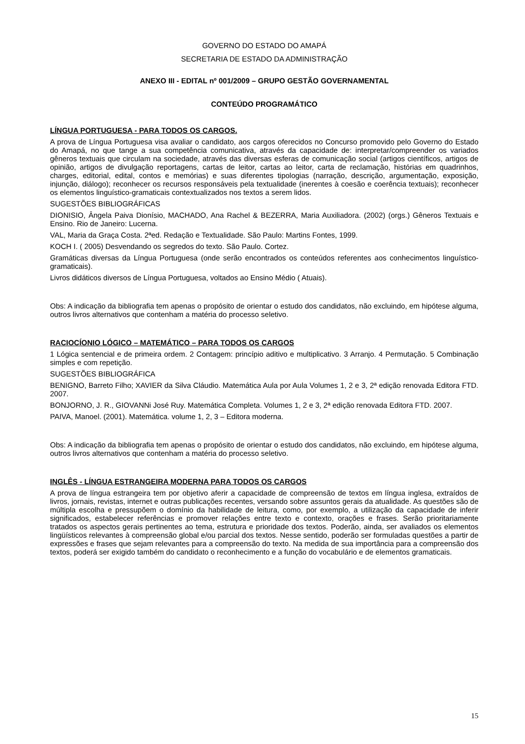GOVERNO DO ESTADO DO AMAPÁ
SECRETARIA DE ESTADO DA ADMINISTRAÇÃO
ANEXO III - EDITAL nº 001/2009 – GRUPO GESTÃO GOVERNAMENTAL
CONTEÚDO PROGRAMÁTICO
LÍNGUA PORTUGUESA - PARA TODOS OS CARGOS.
A prova de Língua Portuguesa visa avaliar o candidato, aos cargos oferecidos no Concurso promovido pelo Governo do Estado do Amapá, no que tange a sua competência comunicativa, através da capacidade de: interpretar/compreender os variados gêneros textuais que circulam na sociedade, através das diversas esferas de comunicação social (artigos científicos, artigos de opinião, artigos de divulgação reportagens, cartas de leitor, cartas ao leitor, carta de reclamação, histórias em quadrinhos, charges, editorial, edital, contos e memórias) e suas diferentes tipologias (narração, descrição, argumentação, exposição, injunção, diálogo); reconhecer os recursos responsáveis pela textualidade (inerentes à coesão e coerência textuais); reconhecer os elementos linguístico-gramaticais contextualizados nos textos a serem lidos.
SUGESTÕES BIBLIOGRÁFICAS
DIONISIO, Ângela Paiva Dionísio, MACHADO, Ana Rachel & BEZERRA, Maria Auxiliadora. (2002) (orgs.) Gêneros Textuais e Ensino. Rio de Janeiro: Lucerna.
VAL, Maria da Graça Costa. 2ªed. Redação e Textualidade. São Paulo: Martins Fontes, 1999.
KOCH I. ( 2005) Desvendando os segredos do texto. São Paulo. Cortez.
Gramáticas diversas da Língua Portuguesa (onde serão encontrados os conteúdos referentes aos conhecimentos linguístico-gramaticais).
Livros didáticos diversos de Língua Portuguesa, voltados ao Ensino Médio ( Atuais).
Obs: A indicação da bibliografia tem apenas o propósito de orientar o estudo dos candidatos, não excluindo, em hipótese alguma, outros livros alternativos que contenham a matéria do processo seletivo.
RACIOCÍONIO LÓGICO – MATEMÁTICO – PARA TODOS OS CARGOS
1 Lógica sentencial e de primeira ordem. 2 Contagem: princípio aditivo e multiplicativo. 3 Arranjo. 4 Permutação. 5 Combinação simples e com repetição.
SUGESTÕES BIBLIOGRÁFICA
BENIGNO, Barreto Filho; XAVIER da Silva Cláudio. Matemática Aula por Aula Volumes 1, 2 e 3, 2ª edição renovada Editora FTD. 2007.
BONJORNO, J. R., GIOVANNi José Ruy. Matemática Completa. Volumes 1, 2 e 3, 2ª edição renovada Editora FTD. 2007.
PAIVA, Manoel. (2001). Matemática. volume 1, 2, 3 – Editora moderna.
Obs: A indicação da bibliografia tem apenas o propósito de orientar o estudo dos candidatos, não excluindo, em hipótese alguma, outros livros alternativos que contenham a matéria do processo seletivo.
INGLÊS - LÍNGUA ESTRANGEIRA MODERNA PARA TODOS OS CARGOS
A prova de língua estrangeira tem por objetivo aferir a capacidade de compreensão de textos em língua inglesa, extraídos de livros, jornais, revistas, internet e outras publicações recentes, versando sobre assuntos gerais da atualidade. As questões são de múltipla escolha e pressupõem o domínio da habilidade de leitura, como, por exemplo, a utilização da capacidade de inferir significados, estabelecer referências e promover relações entre texto e contexto, orações e frases. Serão prioritariamente tratados os aspectos gerais pertinentes ao tema, estrutura e prioridade dos textos. Poderão, ainda, ser avaliados os elementos lingüísticos relevantes à compreensão global e/ou parcial dos textos. Nesse sentido, poderão ser formuladas questões a partir de expressões e frases que sejam relevantes para a compreensão do texto. Na medida de sua importância para a compreensão dos textos, poderá ser exigido também do candidato o reconhecimento e a função do vocabulário e de elementos gramaticais.
15